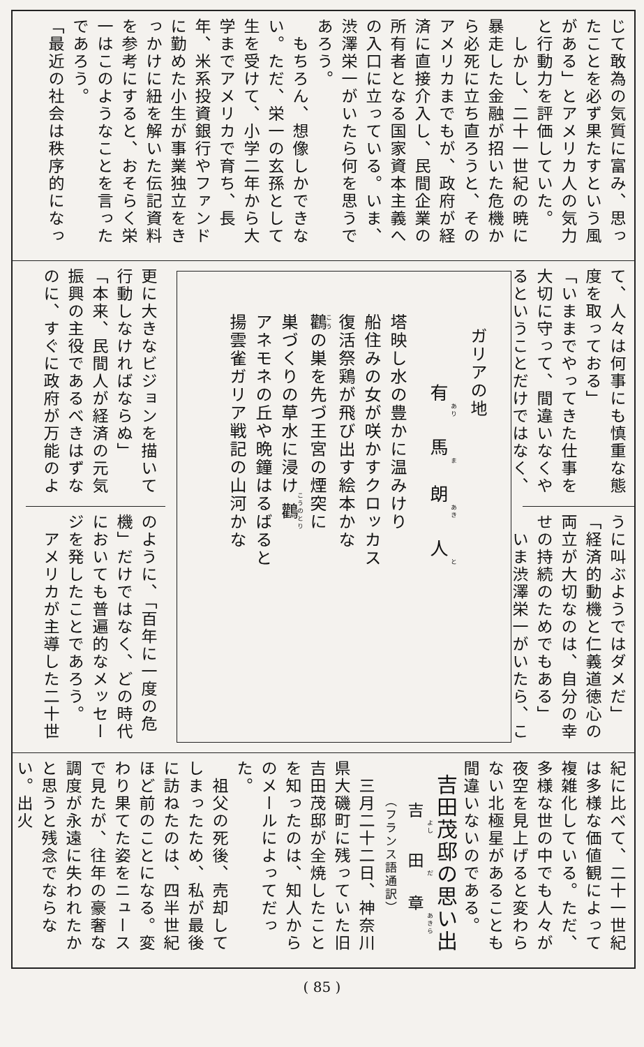じて敢為の気質に富み、思ったことを必ず果たすという風がある」とアメリカ人の気力と行動力を評価していた。
　しかし、二十一世紀の暁に暴走した金融が招いた危機から必死に立ち直ろうと、そのアメリカまでもが、政府が経済に直接介入し、民間企業の所有者となる国家資本主義への入口に立っている。いま、渋澤栄一がいたら何を思うであろう。
　もちろん、想像しかできない。ただ、栄一の玄孫として生を受けて、小学二年から大学までアメリカで育ち、長年、米系投資銀行やファンドに勤めた小生が事業独立をきっかけに紐を解いた伝記資料を参考にすると、おそらく栄一はこのようなことを言ったであろう。
「最近の社会は秩序的になっ
て、人々は何事にも慎重な態度を取っておる」
「いままでやってきた仕事を大切に守って、間違いなくやるということだけではなく、
うに叫ぶようではダメだ」
「経済的動機と仁義道徳心の両立が大切なのは、自分の幸せの持続のためでもある」
　いま渋澤栄一がいたら、こ
ガリアの地
有　馬　朗　人
塔映し水の豊かに温みけり
船住みの女が咲かすクロッカス
復活祭鶏が飛び出す絵本かな
鸛の巣を先づ王宮の煙突に
巣づくりの草水に浸け鸛
アネモネの丘や晩鐘はるばると
揚雲雀ガリア戦記の山河かな
更に大きなビジョンを描いて行動しなければならぬ」
「本来、民間人が経済の元気振興の主役であるべきはずなのに、すぐに政府が万能のよ
のように、「百年に一度の危機」だけではなく、どの時代においても普遍的なメッセージを発したことであろう。
　アメリカが主導した二十世
紀に比べて、二十一世紀は多様な価値観によって複雑化している。ただ、多様な世の中でも人々が夜空を見上げると変わらない北極星があることも間違いないのである。
吉田茂邸の思い出
吉　田　章
（フランス語通訳）
　三月二十二日、神奈川県大磯町に残っていた旧吉田茂邸が全焼したことを知ったのは、知人からのメールによってだった。
　祖父の死後、売却してしまったため、私が最後に訪ねたのは、四半世紀ほど前のことになる。変わり果てた姿をニュースで見たが、往年の豪奢な調度が永遠に失われたかと思うと残念でならない。出火
( 85 )